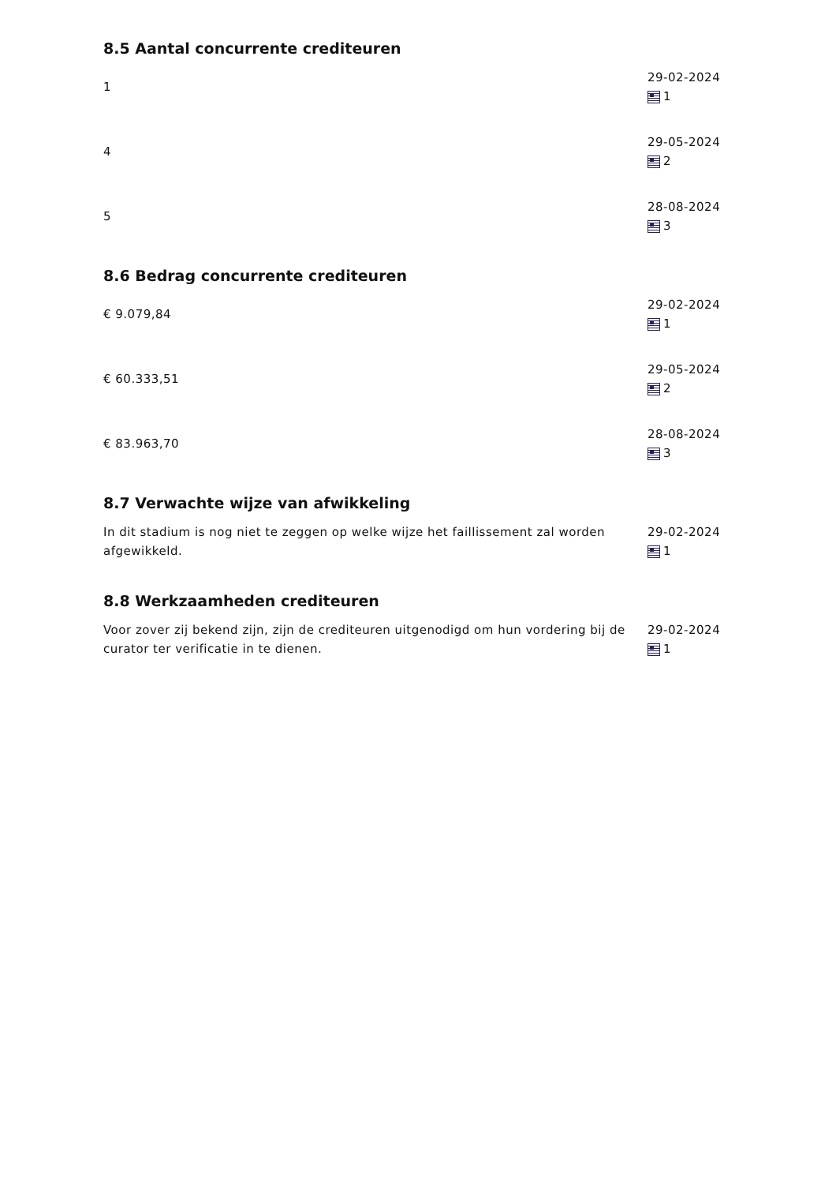8.5 Aantal concurrente crediteuren
1
29-02-2024
1
4
29-05-2024
2
5
28-08-2024
3
8.6 Bedrag concurrente crediteuren
€ 9.079,84
29-02-2024
1
€ 60.333,51
29-05-2024
2
€ 83.963,70
28-08-2024
3
8.7 Verwachte wijze van afwikkeling
In dit stadium is nog niet te zeggen op welke wijze het faillissement zal worden afgewikkeld.
29-02-2024
1
8.8 Werkzaamheden crediteuren
Voor zover zij bekend zijn, zijn de crediteuren uitgenodigd om hun vordering bij de curator ter verificatie in te dienen.
29-02-2024
1